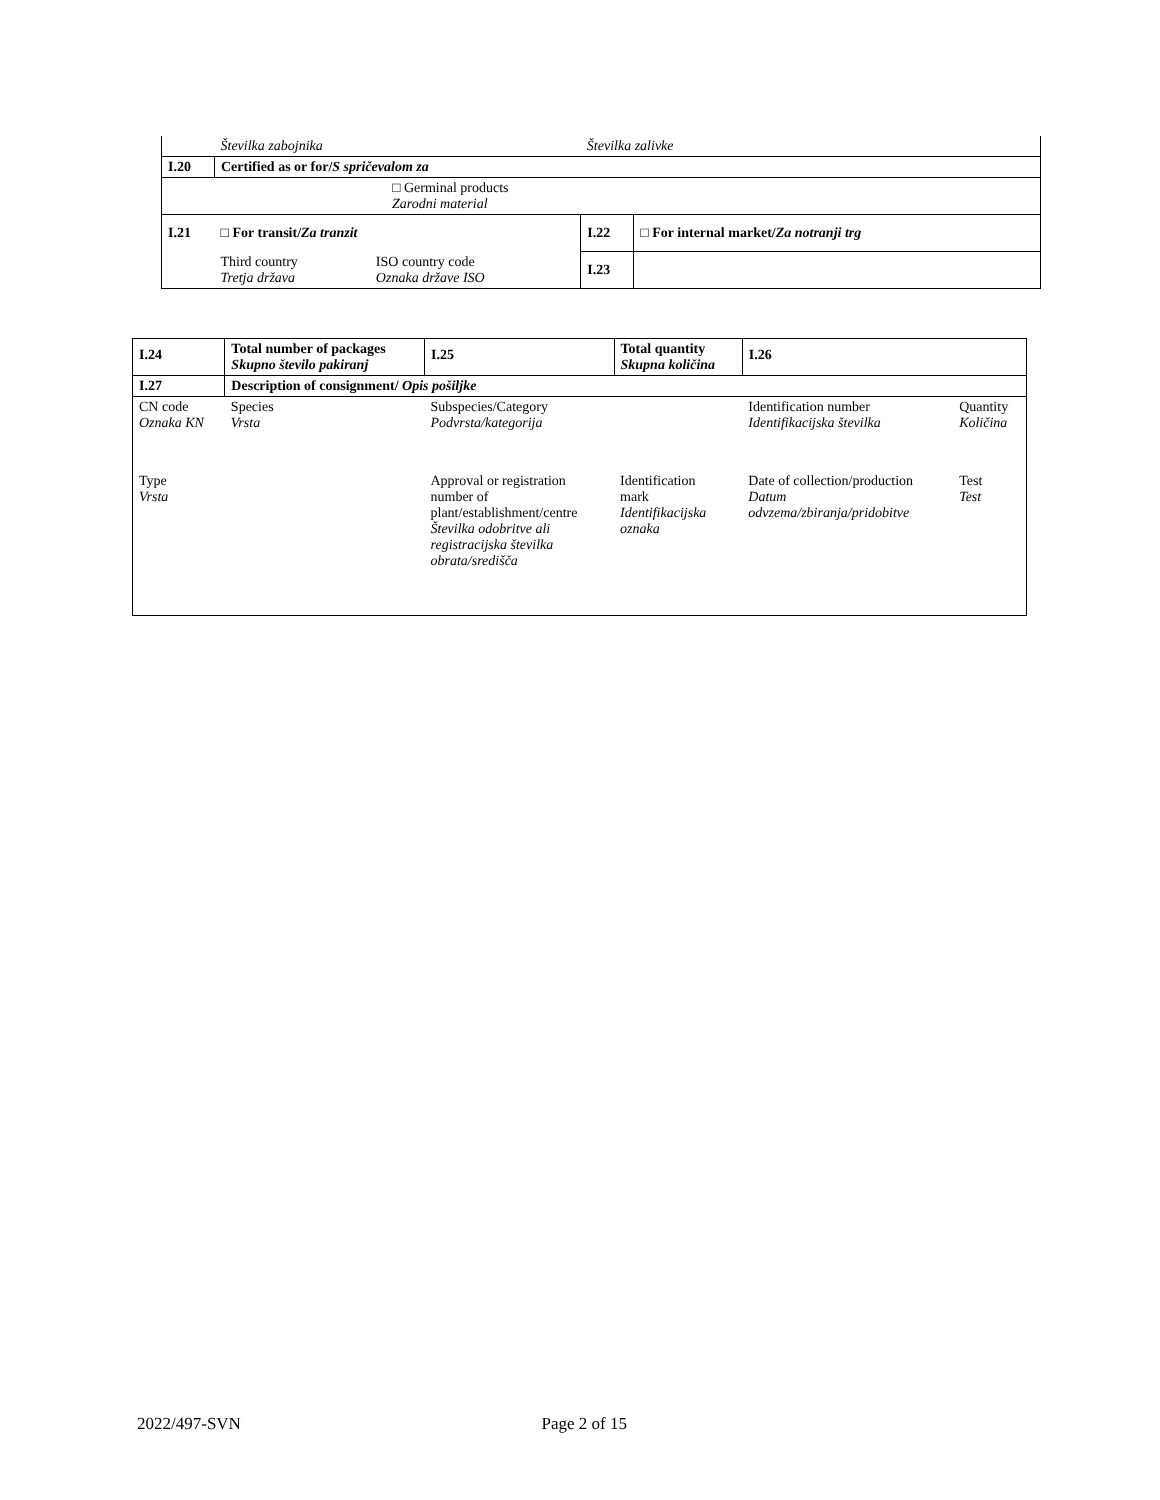| | Številka zabojnika | | Številka zalivke | |
| I.20 | Certified as or for/ S spričevalom za | | | |
| □ Germinal products Zarodni material | | | | |
| I.21 | □ For transit/ Za tranzit | | I.22 | □ For internal market/ Za notranji trg |
| | Third country Tretja država | ISO country code Oznaka države ISO | I.23 | |
| I.24 | Total number of packages Skupno število pakiranj | | I.25 | Total quantity Skupna količina | | I.26 | |
| I.27 | Description of consignment/ Opis pošiljke | | | | | | |
| CN code Oznaka KN | Species Vrsta | Subspecies/Category Podvrsta/kategorija | | | | Identification number Identifikacijska številka | Quantity Količina |
| Type Vrsta | | Approval or registration number of plant/establishment/centre Številka odobritve ali registracijska številka obrata/središča | | | Identification mark Identifikacijska oznaka | Date of collection/production Datum odvzema/zbiranja/pridobitve | Test Test |
2022/497-SVN Page 2 of 15